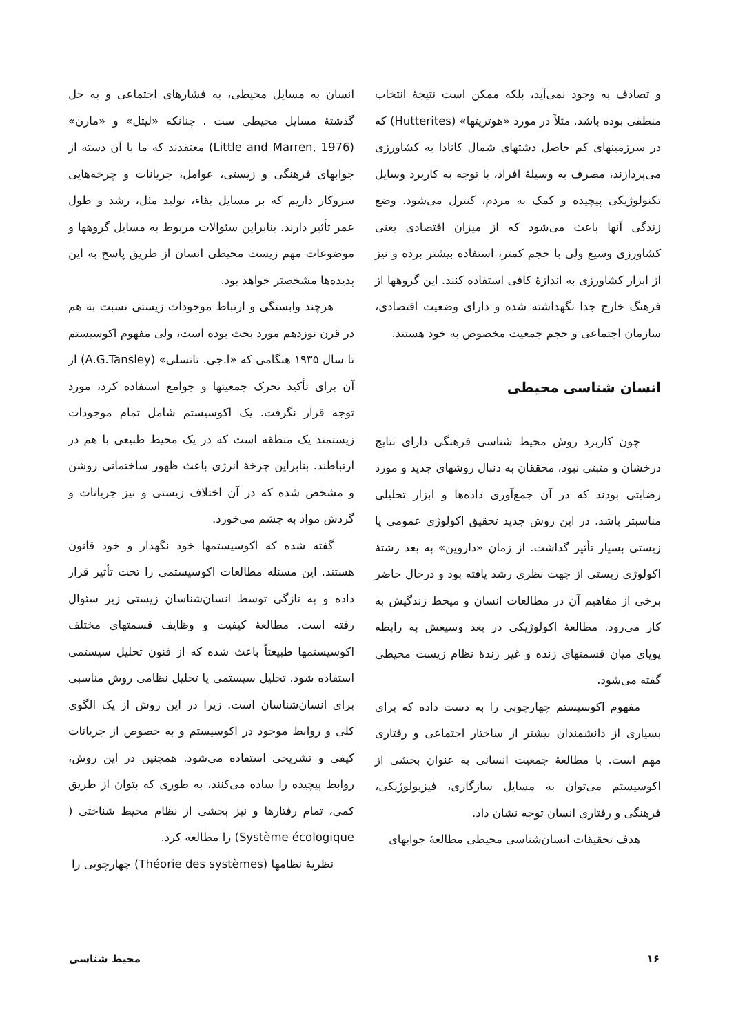و تصادف به وجود نمی‌آید، بلکه ممکن است نتیجهٔ انتخاب منطقی بوده باشد. مثلاً در مورد «هوتریتها» (Hutterites) که در سرزمینهای کم حاصل دشتهای شمال کانادا به کشاورزی می‌پردازند، مصرف به وسیلهٔ افراد، با توجه به کاربرد وسایل تکنولوژیکی پیچیده و کمک به مردم، کنترل می‌شود. وضع زندگی آنها باعث می‌شود که از میزان اقتصادی یعنی کشاورزی وسیع ولی با حجم کمتر، استفاده بیشتر برده و نیز از ابزار کشاورزی به اندازهٔ کافی استفاده کنند. این گروهها از فرهنگ خارج جدا نگهداشته شده و دارای وضعیت اقتصادی، سازمان اجتماعی و حجم جمعیت مخصوص به خود هستند.
انسان شناسی محیطی
چون کاربرد روش محیط شناسی فرهنگی دارای نتایج درخشان و مثبتی نبود، محققان به دنبال روشهای جدید و مورد رضایتی بودند که در آن جمع‌آوری داده‌ها و ابزار تحلیلی مناسبتر باشد. در این روش جدید تحقیق اکولوژی عمومی یا زیستی بسیار تأثیر گذاشت. از زمان «داروین» به بعد رشتهٔ اکولوژی زیستی از جهت نظری رشد یافته بود و درحال حاضر برخی از مفاهیم آن در مطالعات انسان و میحط زندگیش به کار می‌رود. مطالعهٔ اکولوژیکی در بعد وسیعش به رابطه پویای میان قسمتهای زنده و غیر زندهٔ نظام زیست محیطی گفته می‌شود.
مفهوم اکوسیستم چهارچوبی را به دست داده که برای بسیاری از دانشمندان بیشتر از ساختار اجتماعی و رفتاری مهم است. با مطالعهٔ جمعیت انسانی به عنوان بخشی از اکوسیستم می‌توان به مسایل سازگاری، فیزیولوژیکی، فرهنگی و رفتاری انسان توجه نشان داد.
هدف تحقیقات انسان‌شناسی محیطی مطالعهٔ جوابهای
انسان به مسایل محیطی، به فشارهای اجتماعی و به حل گذشتهٔ مسایل محیطی ست . چنانکه «لیتل» و «مارن» (Little and Marren, 1976) معتقدند که ما با آن دسته از جوابهای فرهنگی و زیستی، عوامل، جریانات و چرخه‌هایی سروکار داریم که بر مسایل بقاء، تولید مثل، رشد و طول عمر تأثیر دارند. بنابراین سئوالات مربوط به مسایل گروهها و موضوعات مهم زیست محیطی انسان از طریق پاسخ به این پدیده‌ها مشخصتر خواهد بود.
هرچند وابستگی و ارتباط موجودات زیستی نسبت به هم در قرن نوزدهم مورد بحث بوده است، ولی مفهوم اکوسیستم تا سال ۱۹۳۵ هنگامی که «ا.جی. تانسلی» (A.G.Tansley) از آن برای تأکید تحرک جمعیتها و جوامع استفاده کرد، مورد توجه قرار نگرفت. یک اکوسیستم شامل تمام موجودات زیستمند یک منطقه است که در یک محیط طبیعی با هم در ارتباطند. بنابراین چرخهٔ انرژی باعث ظهور ساختمانی روشن و مشخص شده که در آن اختلاف زیستی و نیز جریانات و گردش مواد به چشم می‌خورد.
گفته شده که اکوسیستمها خود نگهدار و خود قانون هستند. این مسئله مطالعات اکوسیستمی را تحت تأثیر قرار داده و به تازگی توسط انسان‌شناسان زیستی زیر سئوال رفته است. مطالعهٔ کیفیت و وظایف قسمتهای مختلف اکوسیستمها طبیعتاً باعث شده که از فنون تحلیل سیستمی استفاده شود. تحلیل سیستمی یا تحلیل نظامی روش مناسبی برای انسان‌شناسان است. زیرا در این روش از یک الگوی کلی و روابط موجود در اکوسیستم و به خصوص از جریانات کیفی و تشریحی استفاده می‌شود. همچنین در این روش، روابط پیچیده را ساده می‌کنند، به طوری که بتوان از طریق کمی، تمام رفتارها و نیز بخشی از نظام محیط شناختی ( Système écologique) را مطالعه کرد.
نظریهٔ نظامها (Théorie des systèmes) چهارچوبی را
۱۶ محیط شناسی